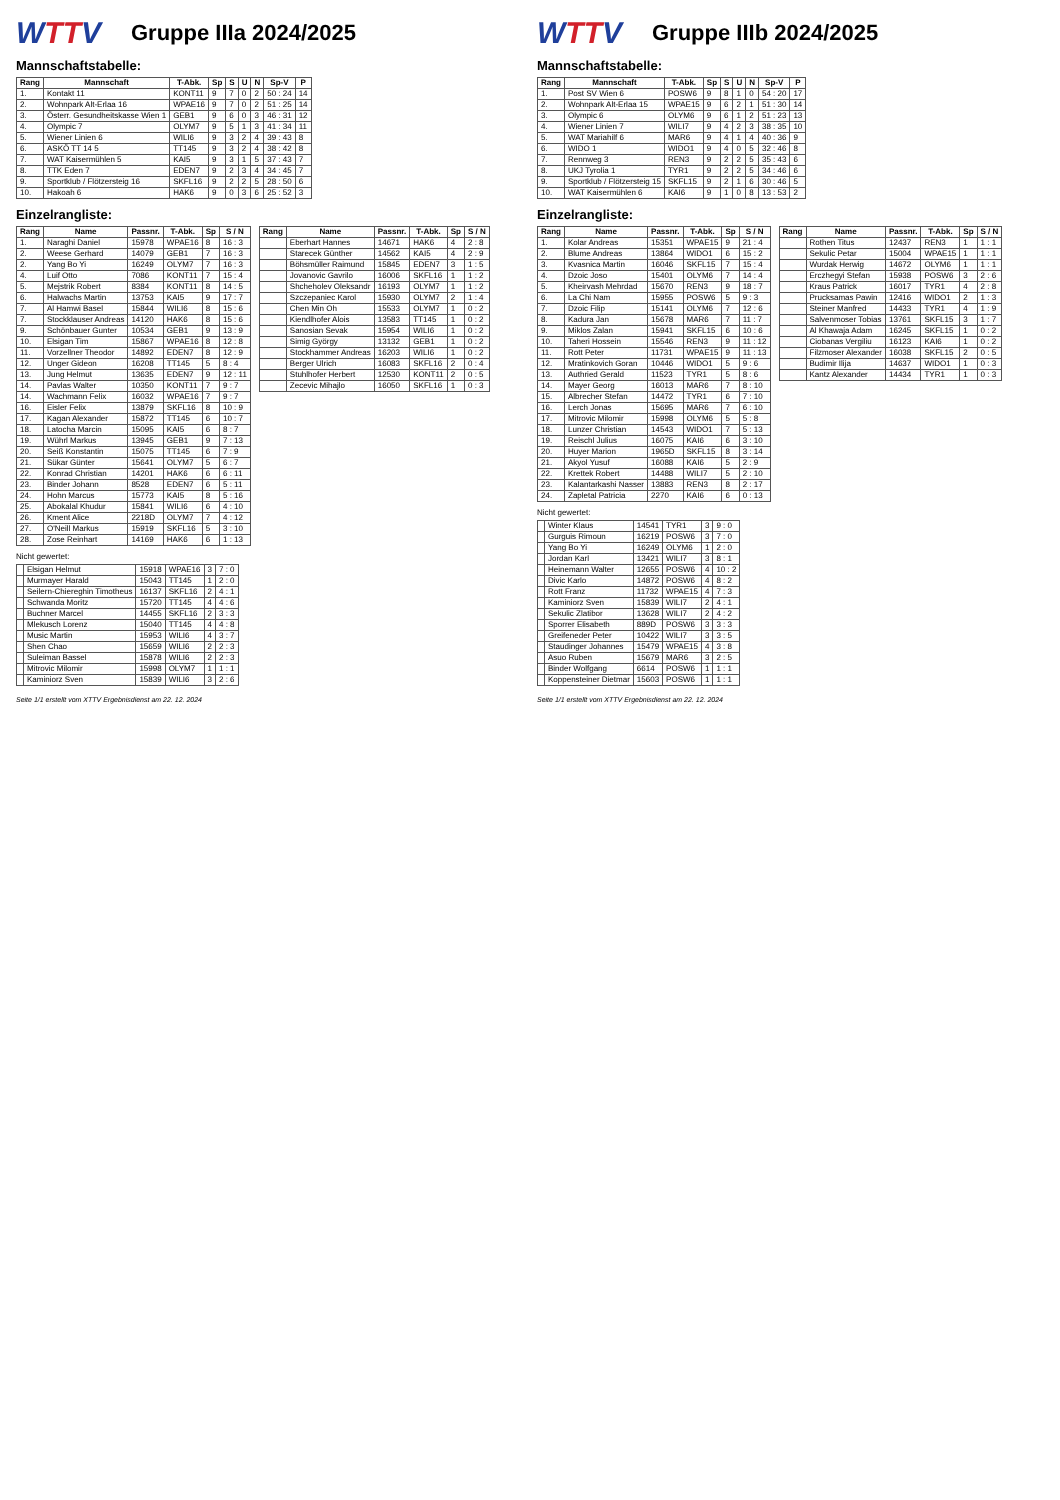WTTV
Gruppe IIIa 2024/2025
Mannschaftstabelle:
| Rang | Mannschaft | T-Abk. | Sp | S | U | N | Sp-V | P |
| --- | --- | --- | --- | --- | --- | --- | --- | --- |
| 1. | Kontakt 11 | KONT11 | 9 | 7 | 0 | 2 | 50 : 24 | 14 |
| 2. | Wohnpark Alt-Erlaa 16 | WPAE16 | 9 | 7 | 0 | 2 | 51 : 25 | 14 |
| 3. | Österr. Gesundheitskasse Wien 1 | GEB1 | 9 | 6 | 0 | 3 | 46 : 31 | 12 |
| 4. | Olympic 7 | OLYM7 | 9 | 5 | 1 | 3 | 41 : 34 | 11 |
| 5. | Wiener Linien 6 | WILI6 | 9 | 3 | 2 | 4 | 39 : 43 | 8 |
| 6. | ASKÖ TT 14 5 | TT145 | 9 | 3 | 2 | 4 | 38 : 42 | 8 |
| 7. | WAT Kaisermühlen 5 | KAI5 | 9 | 3 | 1 | 5 | 37 : 43 | 7 |
| 8. | TTK Eden 7 | EDEN7 | 9 | 2 | 3 | 4 | 34 : 45 | 7 |
| 9. | Sportklub / Flötzersteig 16 | SKFL16 | 9 | 2 | 2 | 5 | 28 : 50 | 6 |
| 10. | Hakoah 6 | HAK6 | 9 | 0 | 3 | 6 | 25 : 52 | 3 |
Einzelrangliste:
| Rang | Name | Passnr. | T-Abk. | Sp | S / N |
| --- | --- | --- | --- | --- | --- |
| 1. | Naraghi Daniel | 15978 | WPAE16 | 8 | 16 : 3 |
| 2. | Weese Gerhard | 14079 | GEB1 | 7 | 16 : 3 |
| 2. | Yang Bo Yi | 16249 | OLYM7 | 7 | 16 : 3 |
| 4. | Luif Otto | 7086 | KONT11 | 7 | 15 : 4 |
| 5. | Mejstrik Robert | 8384 | KONT11 | 8 | 14 : 5 |
| 6. | Halwachs Martin | 13753 | KAI5 | 9 | 17 : 7 |
| 7. | Al Hamwi Basel | 15844 | WILI6 | 8 | 15 : 6 |
| 7. | Stockklauser Andreas | 14120 | HAK6 | 8 | 15 : 6 |
| 9. | Schönbauer Gunter | 10534 | GEB1 | 9 | 13 : 9 |
| 10. | Elsigan Tim | 15867 | WPAE16 | 8 | 12 : 8 |
| 11. | Vorzellner Theodor | 14892 | EDEN7 | 8 | 12 : 9 |
| 12. | Unger Gideon | 16208 | TT145 | 5 | 8 : 4 |
| 13. | Jung Helmut | 13635 | EDEN7 | 9 | 12 : 11 |
| 14. | Pavlas Walter | 10350 | KONT11 | 7 | 9 : 7 |
| 14. | Wachmann Felix | 16032 | WPAE16 | 7 | 9 : 7 |
| 16. | Eisler Felix | 13879 | SKFL16 | 8 | 10 : 9 |
| 17. | Kagan Alexander | 15872 | TT145 | 6 | 10 : 7 |
| 18. | Latocha Marcin | 15095 | KAI5 | 6 | 8 : 7 |
| 19. | Wührl Markus | 13945 | GEB1 | 9 | 7 : 13 |
| 20. | Seiß Konstantin | 15075 | TT145 | 6 | 7 : 9 |
| 21. | Sükar Günter | 15641 | OLYM7 | 5 | 6 : 7 |
| 22. | Konrad Christian | 14201 | HAK6 | 6 | 6 : 11 |
| 23. | Binder Johann | 8528 | EDEN7 | 6 | 5 : 11 |
| 24. | Hohn Marcus | 15773 | KAI5 | 8 | 5 : 16 |
| 25. | Abokalal Khudur | 15841 | WILI6 | 6 | 4 : 10 |
| 26. | Kment Alice | 2218D | OLYM7 | 7 | 4 : 12 |
| 27. | O'Neill Markus | 15919 | SKFL16 | 5 | 3 : 10 |
| 28. | Zose Reinhart | 14169 | HAK6 | 6 | 1 : 13 |
Nicht gewertet:
| | Elsigan Helmut | 15918 | WPAE16 | 3 | 7 : 0 |
| | Murmayer Harald | 15043 | TT145 | 1 | 2 : 0 |
| | Seilern-Chiereghin Timotheus | 16137 | SKFL16 | 2 | 4 : 1 |
| | Schwanda Moritz | 15720 | TT145 | 4 | 4 : 6 |
| | Buchner Marcel | 14455 | SKFL16 | 2 | 3 : 3 |
| | Mlekusch Lorenz | 15040 | TT145 | 4 | 4 : 8 |
| | Music Martin | 15953 | WILI6 | 4 | 3 : 7 |
| | Shen Chao | 15659 | WILI6 | 2 | 2 : 3 |
| | Suleiman Bassel | 15878 | WILI6 | 2 | 2 : 3 |
| | Mitrovic Milomir | 15998 | OLYM7 | 1 | 1 : 1 |
| | Kaminiorz Sven | 15839 | WILI6 | 3 | 2 : 6 |
| Rang | Name | Passnr. | T-Abk. | Sp | S / N |
| --- | --- | --- | --- | --- | --- |
| | Eberhart Hannes | 14671 | HAK6 | 4 | 2 : 8 |
| | Starecek Günther | 14562 | KAI5 | 4 | 2 : 9 |
| | Böhsmüller Raimund | 15845 | EDEN7 | 3 | 1 : 5 |
| | Jovanovic Gavrilo | 16006 | SKFL16 | 1 | 1 : 2 |
| | Shcheholev Oleksandr | 16193 | OLYM7 | 1 | 1 : 2 |
| | Szczepaniec Karol | 15930 | OLYM7 | 2 | 1 : 4 |
| | Chen Min Oh | 15533 | OLYM7 | 1 | 0 : 2 |
| | Kiendlhofer Alois | 13583 | TT145 | 1 | 0 : 2 |
| | Sanosian Sevak | 15954 | WILI6 | 1 | 0 : 2 |
| | Simig György | 13132 | GEB1 | 1 | 0 : 2 |
| | Stockhammer Andreas | 16203 | WILI6 | 1 | 0 : 2 |
| | Berger Ulrich | 16083 | SKFL16 | 2 | 0 : 4 |
| | Stuhlhofer Herbert | 12530 | KONT11 | 2 | 0 : 5 |
| | Zecevic Mihajlo | 16050 | SKFL16 | 1 | 0 : 3 |
Seite 1/1 erstellt vom XTTV Ergebnisdienst am 22. 12. 2024
WTTV
Gruppe IIIb 2024/2025
Mannschaftstabelle:
| Rang | Mannschaft | T-Abk. | Sp | S | U | N | Sp-V | P |
| --- | --- | --- | --- | --- | --- | --- | --- | --- |
| 1. | Post SV Wien 6 | POSW6 | 9 | 8 | 1 | 0 | 54 : 20 | 17 |
| 2. | Wohnpark Alt-Erlaa 15 | WPAE15 | 9 | 6 | 2 | 1 | 51 : 30 | 14 |
| 3. | Olympic 6 | OLYM6 | 9 | 6 | 1 | 2 | 51 : 23 | 13 |
| 4. | Wiener Linien 7 | WILI7 | 9 | 4 | 2 | 3 | 38 : 35 | 10 |
| 5. | WAT Mariahilf 6 | MAR6 | 9 | 4 | 1 | 4 | 40 : 36 | 9 |
| 6. | WIDO 1 | WIDO1 | 9 | 4 | 0 | 5 | 32 : 46 | 8 |
| 7. | Rennweg 3 | REN3 | 9 | 2 | 2 | 5 | 35 : 43 | 6 |
| 8. | UKJ Tyrolia 1 | TYR1 | 9 | 2 | 2 | 5 | 34 : 46 | 6 |
| 9. | Sportklub / Flötzersteig 15 | SKFL15 | 9 | 2 | 1 | 6 | 30 : 46 | 5 |
| 10. | WAT Kaisermühlen 6 | KAI6 | 9 | 1 | 0 | 8 | 13 : 53 | 2 |
Einzelrangliste:
| Rang | Name | Passnr. | T-Abk. | Sp | S / N |
| --- | --- | --- | --- | --- | --- |
| 1. | Kolar Andreas | 15351 | WPAE15 | 9 | 21 : 4 |
| 2. | Blume Andreas | 13864 | WIDO1 | 6 | 15 : 2 |
| 3. | Kvasnica Martin | 16046 | SKFL15 | 7 | 15 : 4 |
| 4. | Dzoic Joso | 15401 | OLYM6 | 7 | 14 : 4 |
| 5. | Kheirvash Mehrdad | 15670 | REN3 | 9 | 18 : 7 |
| 6. | La Chi Nam | 15955 | POSW6 | 5 | 9 : 3 |
| 7. | Dzoic Filip | 15141 | OLYM6 | 7 | 12 : 6 |
| 8. | Kadura Jan | 15678 | MAR6 | 7 | 11 : 7 |
| 9. | Miklos Zalan | 15941 | SKFL15 | 6 | 10 : 6 |
| 10. | Taheri Hossein | 15546 | REN3 | 9 | 11 : 12 |
| 11. | Rott Peter | 11731 | WPAE15 | 9 | 11 : 13 |
| 12. | Mratinkovich Goran | 10446 | WIDO1 | 5 | 9 : 6 |
| 13. | Authried Gerald | 11523 | TYR1 | 5 | 8 : 6 |
| 14. | Mayer Georg | 16013 | MAR6 | 7 | 8 : 10 |
| 15. | Albrecher Stefan | 14472 | TYR1 | 6 | 7 : 10 |
| 16. | Lerch Jonas | 15695 | MAR6 | 7 | 6 : 10 |
| 17. | Mitrovic Milomir | 15998 | OLYM6 | 5 | 5 : 8 |
| 18. | Lunzer Christian | 14543 | WIDO1 | 7 | 5 : 13 |
| 19. | Reischl Julius | 16075 | KAI6 | 6 | 3 : 10 |
| 20. | Huyer Marion | 1965D | SKFL15 | 8 | 3 : 14 |
| 21. | Akyol Yusuf | 16088 | KAI6 | 5 | 2 : 9 |
| 22. | Krettek Robert | 14488 | WILI7 | 5 | 2 : 10 |
| 23. | Kalantarkashi Nasser | 13883 | REN3 | 8 | 2 : 17 |
| 24. | Zapletal Patricia | 2270 | KAI6 | 6 | 0 : 13 |
Nicht gewertet:
| | Winter Klaus | 14541 | TYR1 | 3 | 9 : 0 |
| | Gurguis Rimoun | 16219 | POSW6 | 3 | 7 : 0 |
| | Yang Bo Yi | 16249 | OLYM6 | 1 | 2 : 0 |
| | Jordan Karl | 13421 | WILI7 | 3 | 8 : 1 |
| | Heinemann Walter | 12655 | POSW6 | 4 | 10 : 2 |
| | Divic Karlo | 14872 | POSW6 | 4 | 8 : 2 |
| | Rott Franz | 11732 | WPAE15 | 4 | 7 : 3 |
| | Kaminiorz Sven | 15839 | WILI7 | 2 | 4 : 1 |
| | Sekulic Zlatibor | 13628 | WILI7 | 2 | 4 : 2 |
| | Sporrer Elisabeth | 889D | POSW6 | 3 | 3 : 3 |
| | Greifeneder Peter | 10422 | WILI7 | 3 | 3 : 5 |
| | Staudinger Johannes | 15479 | WPAE15 | 4 | 3 : 8 |
| | Asuo Ruben | 15679 | MAR6 | 3 | 2 : 5 |
| | Binder Wolfgang | 6614 | POSW6 | 1 | 1 : 1 |
| | Koppensteiner Dietmar | 15603 | POSW6 | 1 | 1 : 1 |
| Rang | Name | Passnr. | T-Abk. | Sp | S / N |
| --- | --- | --- | --- | --- | --- |
| | Rothen Titus | 12437 | REN3 | 1 | 1 : 1 |
| | Sekulic Petar | 15004 | WPAE15 | 1 | 1 : 1 |
| | Wurdak Herwig | 14672 | OLYM6 | 1 | 1 : 1 |
| | Erczhegyi Stefan | 15938 | POSW6 | 3 | 2 : 6 |
| | Kraus Patrick | 16017 | TYR1 | 4 | 2 : 8 |
| | Prucksamas Pawin | 12416 | WIDO1 | 2 | 1 : 3 |
| | Steiner Manfred | 14433 | TYR1 | 4 | 1 : 9 |
| | Salvenmoser Tobias | 13761 | SKFL15 | 3 | 1 : 7 |
| | Al Khawaja Adam | 16245 | SKFL15 | 1 | 0 : 2 |
| | Ciobanas Vergiliu | 16123 | KAI6 | 1 | 0 : 2 |
| | Filzmoser Alexander | 16038 | SKFL15 | 2 | 0 : 5 |
| | Budimir Ilija | 14637 | WIDO1 | 1 | 0 : 3 |
| | Kantz Alexander | 14434 | TYR1 | 1 | 0 : 3 |
Seite 1/1 erstellt vom XTTV Ergebnisdienst am 22. 12. 2024